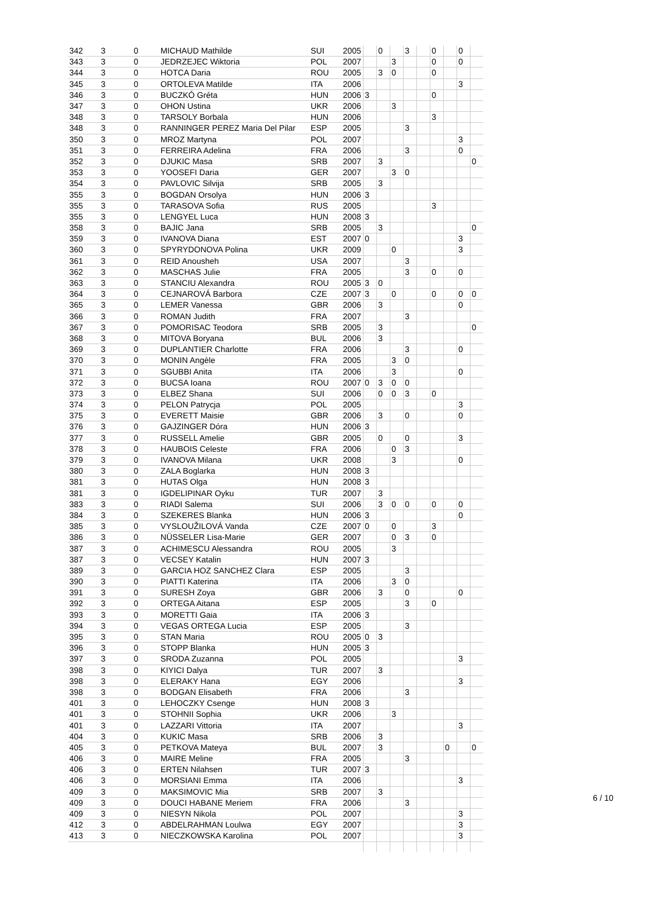| 342 | 3 | 0 | MICHAUD Mathilde | SUI | 2005 | | 0 | | 3 | | 0 | | 0 | |
| 343 | 3 | 0 | JEDRZEJEC Wiktoria | POL | 2007 | | | 3 | | | 0 | | 0 | |
| 344 | 3 | 0 | HOTCA Daria | ROU | 2005 | | 3 | 0 | | | 0 | | | |
| 345 | 3 | 0 | ORTOLEVA Matilde | ITA | 2006 | | | | | | | | 3 | |
| 346 | 3 | 0 | BUCZKÓ Gréta | HUN | 2006 | 3 | | | | | 0 | | | |
| 347 | 3 | 0 | OHON Ustina | UKR | 2006 | | | 3 | | | | | | |
| 348 | 3 | 0 | TARSOLY Borbala | HUN | 2006 | | | | | | 3 | | | |
| 348 | 3 | 0 | RANNINGER PEREZ Maria Del Pilar | ESP | 2005 | | | | 3 | | | | | |
| 350 | 3 | 0 | MROZ Martyna | POL | 2007 | | | | | | | | 3 | |
| 351 | 3 | 0 | FERREIRA Adelina | FRA | 2006 | | | | 3 | | | | 0 | |
| 352 | 3 | 0 | DJUKIC Masa | SRB | 2007 | | 3 | | | | | | | 0 |
| 353 | 3 | 0 | YOOSEFI Daria | GER | 2007 | | | 3 | 0 | | | | | |
| 354 | 3 | 0 | PAVLOVIC Silvija | SRB | 2005 | | 3 | | | | | | | |
| 355 | 3 | 0 | BOGDAN Orsolya | HUN | 2006 | 3 | | | | | | | | |
| 355 | 3 | 0 | TARASOVA Sofia | RUS | 2005 | | | | | | 3 | | | |
| 355 | 3 | 0 | LENGYEL Luca | HUN | 2008 | 3 | | | | | | | | |
| 358 | 3 | 0 | BAJIC Jana | SRB | 2005 | | 3 | | | | | | | 0 |
| 359 | 3 | 0 | IVANOVA Diana | EST | 2007 | 0 | | | | | | | 3 | |
| 360 | 3 | 0 | SPYRYDONOVA Polina | UKR | 2009 | | | 0 | | | | | 3 | |
| 361 | 3 | 0 | REID Anousheh | USA | 2007 | | | | 3 | | | | | |
| 362 | 3 | 0 | MASCHAS Julie | FRA | 2005 | | | | 3 | | 0 | | 0 | |
| 363 | 3 | 0 | STANCIU Alexandra | ROU | 2005 | 3 | 0 | | | | | | | |
| 364 | 3 | 0 | CEJNAROVÁ Barbora | CZE | 2007 | 3 | | 0 | | | 0 | | 0 | 0 |
| 365 | 3 | 0 | LEMER Vanessa | GBR | 2006 | | 3 | | | | | | 0 | |
| 366 | 3 | 0 | ROMAN Judith | FRA | 2007 | | | | 3 | | | | | |
| 367 | 3 | 0 | POMORISAC Teodora | SRB | 2005 | | 3 | | | | | | | 0 |
| 368 | 3 | 0 | MITOVA Boryana | BUL | 2006 | | 3 | | | | | | | |
| 369 | 3 | 0 | DUPLANTIER Charlotte | FRA | 2006 | | | | 3 | | | | 0 | |
| 370 | 3 | 0 | MONIN Angèle | FRA | 2005 | | | 3 | 0 | | | | | |
| 371 | 3 | 0 | SGUBBI Anita | ITA | 2006 | | | 3 | | | | | 0 | |
| 372 | 3 | 0 | BUCSA Ioana | ROU | 2007 | 0 | 3 | 0 | 0 | | | | | |
| 373 | 3 | 0 | ELBEZ Shana | SUI | 2006 | | 0 | 0 | 3 | | 0 | | | |
| 374 | 3 | 0 | PELON Patrycja | POL | 2005 | | | | | | | | 3 | |
| 375 | 3 | 0 | EVERETT Maisie | GBR | 2006 | | 3 | | 0 | | | | 0 | |
| 376 | 3 | 0 | GAJZINGER Dóra | HUN | 2006 | 3 | | | | | | | | |
| 377 | 3 | 0 | RUSSELL Amelie | GBR | 2005 | | 0 | | 0 | | | | 3 | |
| 378 | 3 | 0 | HAUBOIS Celeste | FRA | 2006 | | | 0 | 3 | | | | | |
| 379 | 3 | 0 | IVANOVA Milana | UKR | 2008 | | | 3 | | | | | 0 | |
| 380 | 3 | 0 | ZALA Boglarka | HUN | 2008 | 3 | | | | | | | | |
| 381 | 3 | 0 | HUTAS Olga | HUN | 2008 | 3 | | | | | | | | |
| 381 | 3 | 0 | IGDELIPINAR Oyku | TUR | 2007 | | 3 | | | | | | | |
| 383 | 3 | 0 | RIADI Salema | SUI | 2006 | | 3 | 0 | 0 | | 0 | | 0 | |
| 384 | 3 | 0 | SZEKERES Blanka | HUN | 2006 | 3 | | | | | | | 0 | |
| 385 | 3 | 0 | VYSLOUŽILOVÁ Vanda | CZE | 2007 | 0 | | 0 | | | 3 | | | |
| 386 | 3 | 0 | NÜSSELER Lisa-Marie | GER | 2007 | | | 0 | 3 | | 0 | | | |
| 387 | 3 | 0 | ACHIMESCU Alessandra | ROU | 2005 | | | 3 | | | | | | |
| 387 | 3 | 0 | VECSEY Katalin | HUN | 2007 | 3 | | | | | | | | |
| 389 | 3 | 0 | GARCIA HOZ SANCHEZ Clara | ESP | 2005 | | | | 3 | | | | | |
| 390 | 3 | 0 | PIATTI Katerina | ITA | 2006 | | | 3 | 0 | | | | | |
| 391 | 3 | 0 | SURESH Zoya | GBR | 2006 | | 3 | | 0 | | | | 0 | |
| 392 | 3 | 0 | ORTEGA Aitana | ESP | 2005 | | | | 3 | | 0 | | | |
| 393 | 3 | 0 | MORETTI Gaia | ITA | 2006 | 3 | | | | | | | | |
| 394 | 3 | 0 | VEGAS ORTEGA Lucia | ESP | 2005 | | | | 3 | | | | | |
| 395 | 3 | 0 | STAN Maria | ROU | 2005 | 0 | 3 | | | | | | | |
| 396 | 3 | 0 | STOPP Blanka | HUN | 2005 | 3 | | | | | | | | |
| 397 | 3 | 0 | SRODA Zuzanna | POL | 2005 | | | | | | | | 3 | |
| 398 | 3 | 0 | KIYICI Dalya | TUR | 2007 | | 3 | | | | | | | |
| 398 | 3 | 0 | ELERAKY Hana | EGY | 2006 | | | | | | | | 3 | |
| 398 | 3 | 0 | BODGAN Elisabeth | FRA | 2006 | | | | 3 | | | | | |
| 401 | 3 | 0 | LEHOCZKY Csenge | HUN | 2008 | 3 | | | | | | | | |
| 401 | 3 | 0 | STOHNII Sophia | UKR | 2006 | | | 3 | | | | | | |
| 401 | 3 | 0 | LAZZARI Vittoria | ITA | 2007 | | | | | | | | 3 | |
| 404 | 3 | 0 | KUKIC Masa | SRB | 2006 | | 3 | | | | | | | |
| 405 | 3 | 0 | PETKOVA Mateya | BUL | 2007 | | 3 | | | | | 0 | | 0 |
| 406 | 3 | 0 | MAIRE Meline | FRA | 2005 | | | | 3 | | | | | |
| 406 | 3 | 0 | ERTEN Nilahsen | TUR | 2007 | 3 | | | | | | | | |
| 406 | 3 | 0 | MORSIANI Emma | ITA | 2006 | | | | | | | | 3 | |
| 409 | 3 | 0 | MAKSIMOVIC Mia | SRB | 2007 | | 3 | | | | | | | |
| 409 | 3 | 0 | DOUCI HABANE Meriem | FRA | 2006 | | | | 3 | | | | | |
| 409 | 3 | 0 | NIESYN Nikola | POL | 2007 | | | | | | | | 3 | |
| 412 | 3 | 0 | ABDELRAHMAN Loulwa | EGY | 2007 | | | | | | | | 3 | |
| 413 | 3 | 0 | NIECZKOWSKA Karolina | POL | 2007 | | | | | | | | 3 | |
6 / 10